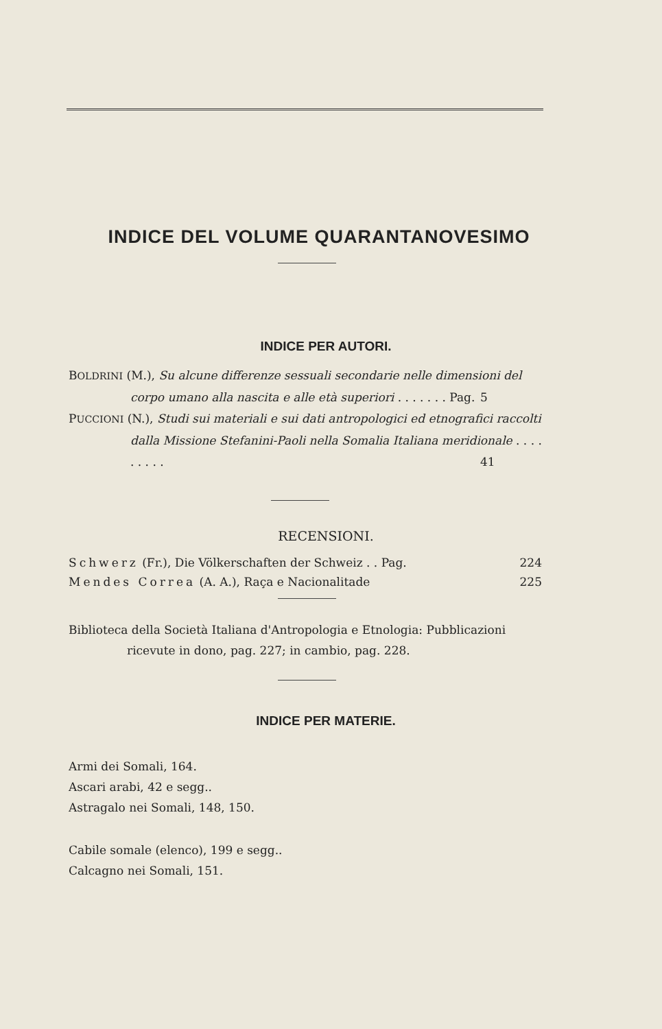INDICE DEL VOLUME QUARANTANOVESIMO
INDICE PER AUTORI.
BOLDRINI (M.), Su alcune differenze sessuali secondarie nelle dimensioni del corpo umano alla nascita e alle età superiori . . . . . . . Pag. 5
PUCCIONI (N.), Studi sui materiali e sui dati antropologici ed etnografici raccolti dalla Missione Stefanini-Paoli nella Somalia Italiana meridionale . . . . . . . . . 41
RECENSIONI.
Schwerz (Fr.), Die Völkerschaften der Schweiz . . Pag. 224
Mendes Correa (A. A.), Raça e Nacionalitade 225
Biblioteca della Società Italiana d'Antropologia e Etnologia: Pubblicazioni ricevute in dono, pag. 227; in cambio, pag. 228.
INDICE PER MATERIE.
Armi dei Somali, 164.
Ascari arabi, 42 e segg..
Astragalo nei Somali, 148, 150.
Cabile somale (elenco), 199 e segg..
Calcagno nei Somali, 151.